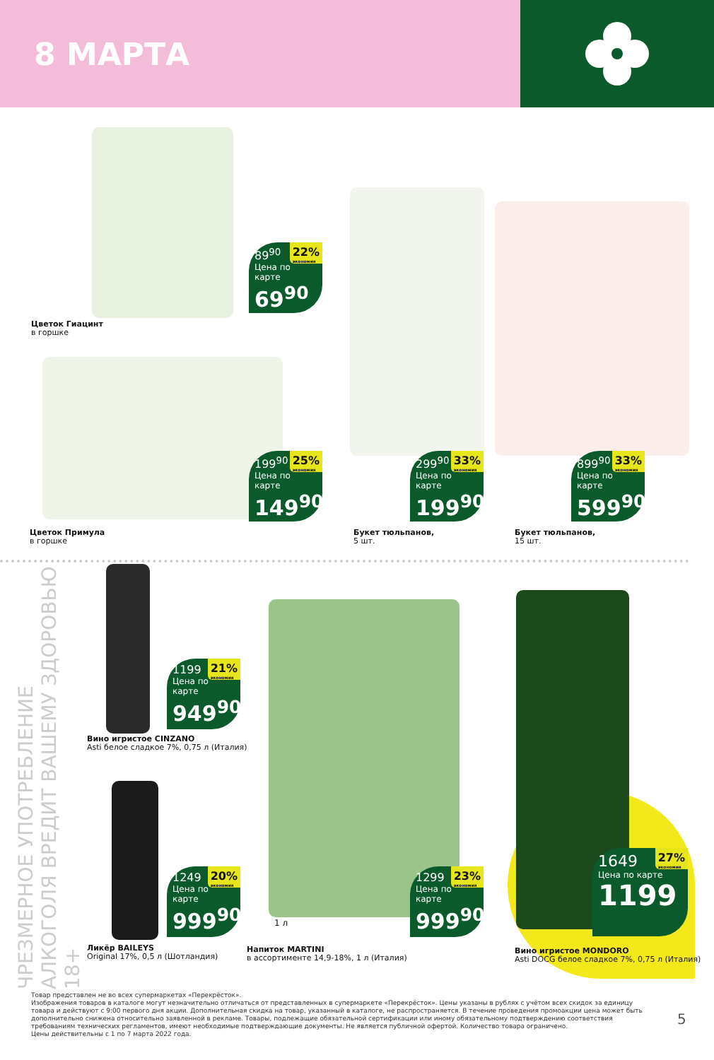8 МАРТА
89<sup>90</sup> 22%
экономия
Цена по карте
69<sup>90</sup>
Цветок Гиацинт
в горшке
199<sup>90</sup> 25%
экономия
Цена по карте
149<sup>90</sup>
Цветок Примула
в горшке
299<sup>90</sup> 33%
экономия
Цена по карте
199<sup>90</sup>
Букет тюльпанов,
5 шт.
899<sup>90</sup> 33%
экономия
Цена по карте
599<sup>90</sup>
Букет тюльпанов,
15 шт.
ЧРЕЗМЕРНОЕ УПОТРЕБЛЕНИЕ АЛКОГОЛЯ ВРЕДИТ ВАШЕМУ ЗДОРОВЬЮ 18+
1199 21%
экономия
Цена по карте
949<sup>90</sup>
Вино игристое CINZANO
Asti белое сладкое 7%, 0,75 л (Италия)
1249 20%
экономия
Цена по карте
999<sup>90</sup>
Ликёр BAILEYS
Original 17%, 0,5 л (Шотландия)
1299 23%
экономия
Цена по карте
999<sup>90</sup>
1 л
Напиток MARTINI
в ассортименте 14,9-18%, 1 л (Италия)
1649 27%
экономия
Цена по карте
1199
Вино игристое MONDORO
Asti DOCG белое сладкое 7%, 0,75 л (Италия)
Товар представлен не во всех супермаркетах «Перекрёсток».
Изображения товаров в каталоге могут незначительно отличаться от представленных в супермаркете «Перекрёсток». Цены указаны в рублях с учётом всех скидок за единицу товара и действуют с 9:00 первого дня акции. Дополнительная скидка на товар, указанный в каталоге, не распространяется. В течение проведения промоакции цена может быть дополнительно снижена относительно заявленной в рекламе. Товары, подлежащие обязательной сертификации или иному обязательному подтверждению соответствия требованиям технических регламентов, имеют необходимые подтверждающие документы. Не является публичной офертой. Количество товара ограничено.
Цены действительны с 1 по 7 марта 2022 года.
5